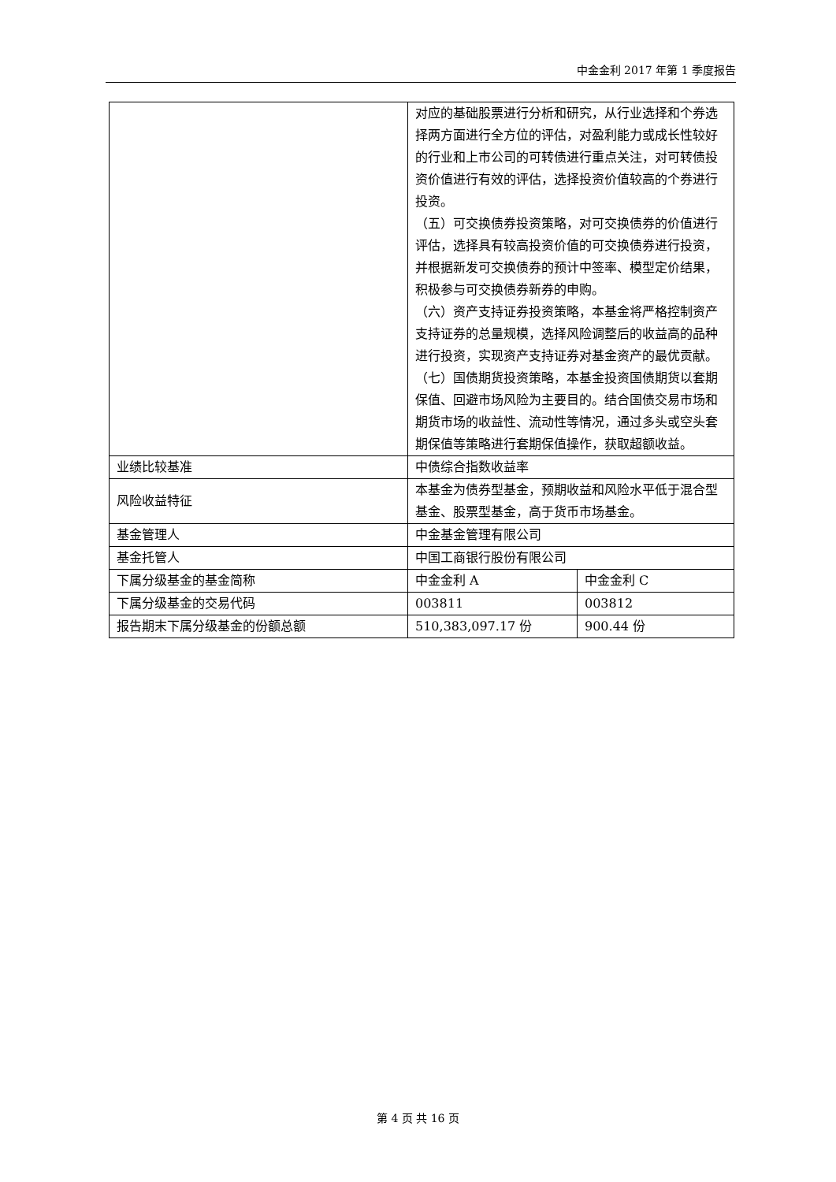中金金利 2017 年第 1 季度报告
| | 对应的基础股票进行分析和研究，从行业选择和个券选择两方面进行全方位的评估，对盈利能力或成长性较好的行业和上市公司的可转债进行重点关注，对可转债投资价值进行有效的评估，选择投资价值较高的个券进行投资。 （五）可交换债券投资策略，对可交换债券的价值进行评估，选择具有较高投资价值的可交换债券进行投资，并根据新发可交换债券的预计中签率、模型定价结果，积极参与可交换债券新券的申购。 （六）资产支持证券投资策略，本基金将严格控制资产支持证券的总量规模，选择风险调整后的收益高的品种进行投资，实现资产支持证券对基金资产的最优贡献。 （七）国债期货投资策略，本基金投资国债期货以套期保值、回避市场风险为主要目的。结合国债交易市场和期货市场的收益性、流动性等情况，通过多头或空头套期保值等策略进行套期保值操作，获取超额收益。 | |
| 业绩比较基准 | 中债综合指数收益率 | |
| 风险收益特征 | 本基金为债券型基金，预期收益和风险水平低于混合型基金、股票型基金，高于货币市场基金。 | |
| 基金管理人 | 中金基金管理有限公司 | |
| 基金托管人 | 中国工商银行股份有限公司 | |
| 下属分级基金的基金简称 | 中金金利 A | 中金金利 C |
| 下属分级基金的交易代码 | 003811 | 003812 |
| 报告期末下属分级基金的份额总额 | 510,383,097.17 份 | 900.44 份 |
第 4 页 共 16 页